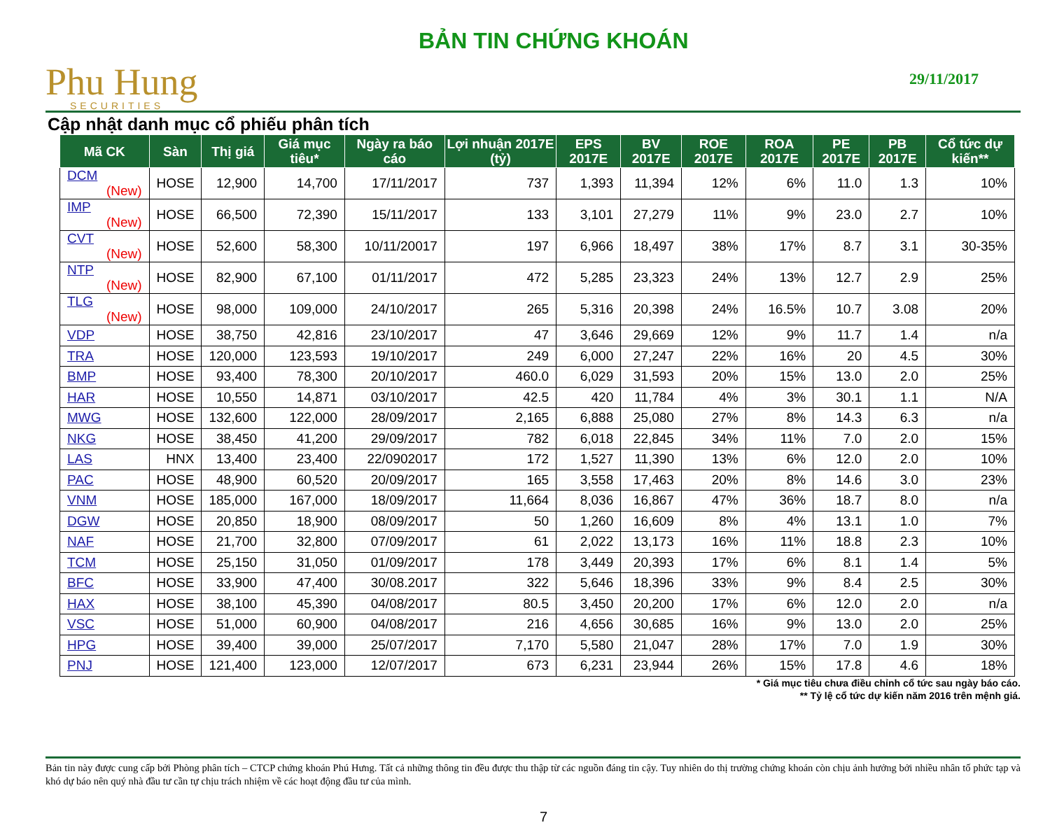Phu Hung
SECURITIES
BẢN TIN CHỨNG KHOÁN
29/11/2017
Cập nhật danh mục cổ phiếu phân tích
| Mã CK | Sàn | Thị giá | Giá mục tiêu* | Ngày ra báo cáo | Lợi nhuận 2017E (tỷ) | EPS 2017E | BV 2017E | ROE 2017E | ROA 2017E | PE 2017E | PB 2017E | Cổ tức dự kiến** |
| --- | --- | --- | --- | --- | --- | --- | --- | --- | --- | --- | --- | --- |
| DCM (New) | HOSE | 12,900 | 14,700 | 17/11/2017 | 737 | 1,393 | 11,394 | 12% | 6% | 11.0 | 1.3 | 10% |
| IMP (New) | HOSE | 66,500 | 72,390 | 15/11/2017 | 133 | 3,101 | 27,279 | 11% | 9% | 23.0 | 2.7 | 10% |
| CVT (New) | HOSE | 52,600 | 58,300 | 10/11/20017 | 197 | 6,966 | 18,497 | 38% | 17% | 8.7 | 3.1 | 30-35% |
| NTP (New) | HOSE | 82,900 | 67,100 | 01/11/2017 | 472 | 5,285 | 23,323 | 24% | 13% | 12.7 | 2.9 | 25% |
| TLG (New) | HOSE | 98,000 | 109,000 | 24/10/2017 | 265 | 5,316 | 20,398 | 24% | 16.5% | 10.7 | 3.08 | 20% |
| VDP | HOSE | 38,750 | 42,816 | 23/10/2017 | 47 | 3,646 | 29,669 | 12% | 9% | 11.7 | 1.4 | n/a |
| TRA | HOSE | 120,000 | 123,593 | 19/10/2017 | 249 | 6,000 | 27,247 | 22% | 16% | 20 | 4.5 | 30% |
| BMP | HOSE | 93,400 | 78,300 | 20/10/2017 | 460.0 | 6,029 | 31,593 | 20% | 15% | 13.0 | 2.0 | 25% |
| HAR | HOSE | 10,550 | 14,871 | 03/10/2017 | 42.5 | 420 | 11,784 | 4% | 3% | 30.1 | 1.1 | N/A |
| MWG | HOSE | 132,600 | 122,000 | 28/09/2017 | 2,165 | 6,888 | 25,080 | 27% | 8% | 14.3 | 6.3 | n/a |
| NKG | HOSE | 38,450 | 41,200 | 29/09/2017 | 782 | 6,018 | 22,845 | 34% | 11% | 7.0 | 2.0 | 15% |
| LAS | HNX | 13,400 | 23,400 | 22/0902017 | 172 | 1,527 | 11,390 | 13% | 6% | 12.0 | 2.0 | 10% |
| PAC | HOSE | 48,900 | 60,520 | 20/09/2017 | 165 | 3,558 | 17,463 | 20% | 8% | 14.6 | 3.0 | 23% |
| VNM | HOSE | 185,000 | 167,000 | 18/09/2017 | 11,664 | 8,036 | 16,867 | 47% | 36% | 18.7 | 8.0 | n/a |
| DGW | HOSE | 20,850 | 18,900 | 08/09/2017 | 50 | 1,260 | 16,609 | 8% | 4% | 13.1 | 1.0 | 7% |
| NAF | HOSE | 21,700 | 32,800 | 07/09/2017 | 61 | 2,022 | 13,173 | 16% | 11% | 18.8 | 2.3 | 10% |
| TCM | HOSE | 25,150 | 31,050 | 01/09/2017 | 178 | 3,449 | 20,393 | 17% | 6% | 8.1 | 1.4 | 5% |
| BFC | HOSE | 33,900 | 47,400 | 30/08.2017 | 322 | 5,646 | 18,396 | 33% | 9% | 8.4 | 2.5 | 30% |
| HAX | HOSE | 38,100 | 45,390 | 04/08/2017 | 80.5 | 3,450 | 20,200 | 17% | 6% | 12.0 | 2.0 | n/a |
| VSC | HOSE | 51,000 | 60,900 | 04/08/2017 | 216 | 4,656 | 30,685 | 16% | 9% | 13.0 | 2.0 | 25% |
| HPG | HOSE | 39,400 | 39,000 | 25/07/2017 | 7,170 | 5,580 | 21,047 | 28% | 17% | 7.0 | 1.9 | 30% |
| PNJ | HOSE | 121,400 | 123,000 | 12/07/2017 | 673 | 6,231 | 23,944 | 26% | 15% | 17.8 | 4.6 | 18% |
* Giá mục tiêu chưa điều chỉnh cổ tức sau ngày báo cáo.
** Tỷ lệ cổ tức dự kiến năm 2016 trên mệnh giá.
Bản tin này được cung cấp bởi Phòng phân tích – CTCP chứng khoán Phú Hưng. Tất cả những thông tin đều được thu thập từ các nguồn đáng tin cậy. Tuy nhiên do thị trường chứng khoán còn chịu ảnh hưởng bởi nhiều nhân tố phức tạp và khó dự báo nên quý nhà đầu tư cần tự chịu trách nhiệm về các hoạt động đầu tư của mình.
7